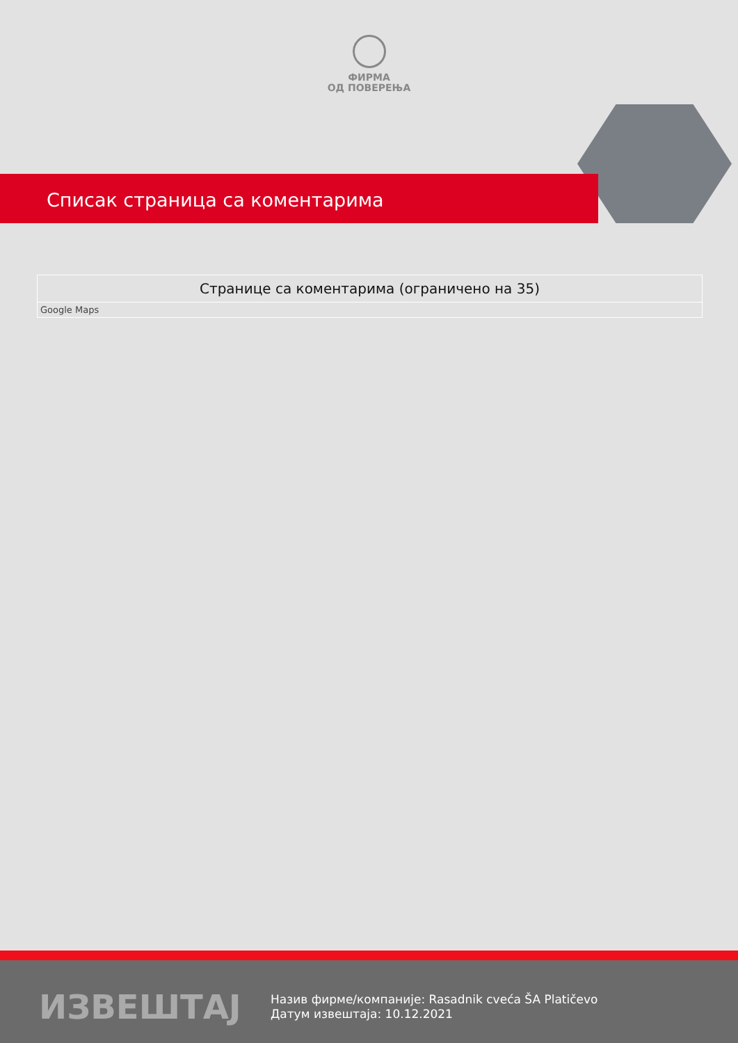ФИРМА
ОД ПОВЕРЕЊА
Списак страница са коментарима
| Странице са коментарима (ограничено на 35) |
| --- |
| Google Maps |
ИЗВЕШТАЈ
Назив фирме/компаније: Rasadnik cveća ŠA Platičevo
Датум извештаја: 10.12.2021